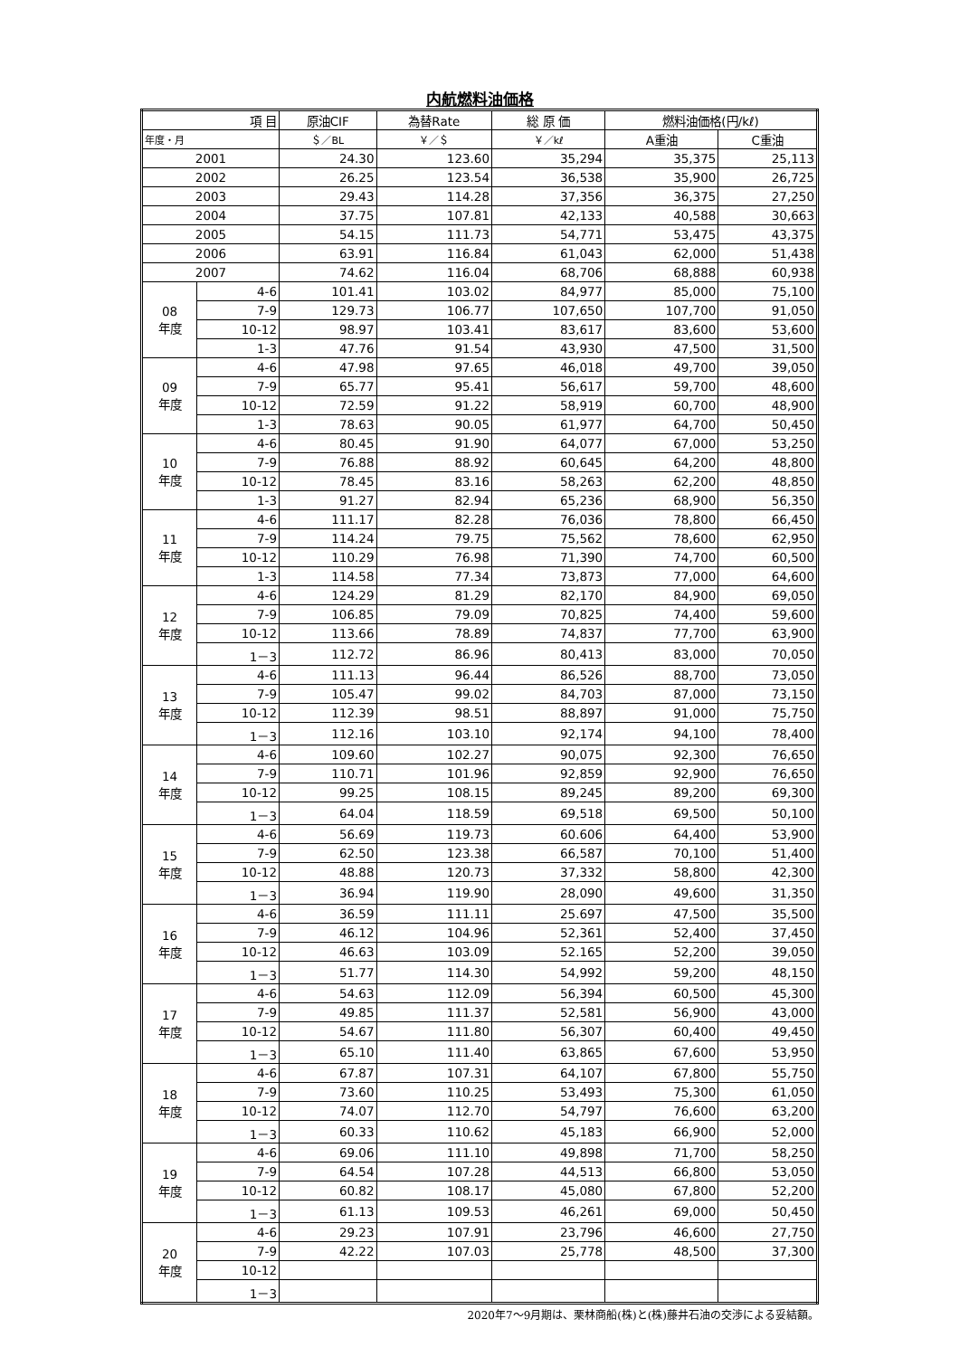内航燃料油価格
| 項 目 | | 原油CIF | 為替Rate | 総 原 価 | 燃料油価格(円/kℓ) | |
| --- | --- | --- | --- | --- | --- | --- |
| 年度・月 | | ＄／BL | ￥／＄ | ￥／kℓ | A重油 | C重油 |
| 2001 | | 24.30 | 123.60 | 35,294 | 35,375 | 25,113 |
| 2002 | | 26.25 | 123.54 | 36,538 | 35,900 | 26,725 |
| 2003 | | 29.43 | 114.28 | 37,356 | 36,375 | 27,250 |
| 2004 | | 37.75 | 107.81 | 42,133 | 40,588 | 30,663 |
| 2005 | | 54.15 | 111.73 | 54,771 | 53,475 | 43,375 |
| 2006 | | 63.91 | 116.84 | 61,043 | 62,000 | 51,438 |
| 2007 | | 74.62 | 116.04 | 68,706 | 68,888 | 60,938 |
| 08 年度 | 4-6 | 101.41 | 103.02 | 84,977 | 85,000 | 75,100 |
| | 7-9 | 129.73 | 106.77 | 107,650 | 107,700 | 91,050 |
| | 10-12 | 98.97 | 103.41 | 83,617 | 83,600 | 53,600 |
| | 1-3 | 47.76 | 91.54 | 43,930 | 47,500 | 31,500 |
| 09 年度 | 4-6 | 47.98 | 97.65 | 46,018 | 49,700 | 39,050 |
| | 7-9 | 65.77 | 95.41 | 56,617 | 59,700 | 48,600 |
| | 10-12 | 72.59 | 91.22 | 58,919 | 60,700 | 48,900 |
| | 1-3 | 78.63 | 90.05 | 61,977 | 64,700 | 50,450 |
| 10 年度 | 4-6 | 80.45 | 91.90 | 64,077 | 67,000 | 53,250 |
| | 7-9 | 76.88 | 88.92 | 60,645 | 64,200 | 48,800 |
| | 10-12 | 78.45 | 83.16 | 58,263 | 62,200 | 48,850 |
| | 1-3 | 91.27 | 82.94 | 65,236 | 68,900 | 56,350 |
| 11 年度 | 4-6 | 111.17 | 82.28 | 76,036 | 78,800 | 66,450 |
| | 7-9 | 114.24 | 79.75 | 75,562 | 78,600 | 62,950 |
| | 10-12 | 110.29 | 76.98 | 71,390 | 74,700 | 60,500 |
| | 1-3 | 114.58 | 77.34 | 73,873 | 77,000 | 64,600 |
| 12 年度 | 4-6 | 124.29 | 81.29 | 82,170 | 84,900 | 69,050 |
| | 7-9 | 106.85 | 79.09 | 70,825 | 74,400 | 59,600 |
| | 10-12 | 113.66 | 78.89 | 74,837 | 77,700 | 63,900 |
| | 1－3 | 112.72 | 86.96 | 80,413 | 83,000 | 70,050 |
| 13 年度 | 4-6 | 111.13 | 96.44 | 86,526 | 88,700 | 73,050 |
| | 7-9 | 105.47 | 99.02 | 84,703 | 87,000 | 73,150 |
| | 10-12 | 112.39 | 98.51 | 88,897 | 91,000 | 75,750 |
| | 1－3 | 112.16 | 103.10 | 92,174 | 94,100 | 78,400 |
| 14 年度 | 4-6 | 109.60 | 102.27 | 90,075 | 92,300 | 76,650 |
| | 7-9 | 110.71 | 101.96 | 92,859 | 92,900 | 76,650 |
| | 10-12 | 99.25 | 108.15 | 89,245 | 89,200 | 69,300 |
| | 1－3 | 64.04 | 118.59 | 69,518 | 69,500 | 50,100 |
| 15 年度 | 4-6 | 56.69 | 119.73 | 60.606 | 64,400 | 53,900 |
| | 7-9 | 62.50 | 123.38 | 66,587 | 70,100 | 51,400 |
| | 10-12 | 48.88 | 120.73 | 37,332 | 58,800 | 42,300 |
| | 1－3 | 36.94 | 119.90 | 28,090 | 49,600 | 31,350 |
| 16 年度 | 4-6 | 36.59 | 111.11 | 25.697 | 47,500 | 35,500 |
| | 7-9 | 46.12 | 104.96 | 52,361 | 52,400 | 37,450 |
| | 10-12 | 46.63 | 103.09 | 52.165 | 52,200 | 39,050 |
| | 1－3 | 51.77 | 114.30 | 54,992 | 59,200 | 48,150 |
| 17 年度 | 4-6 | 54.63 | 112.09 | 56,394 | 60,500 | 45,300 |
| | 7-9 | 49.85 | 111.37 | 52,581 | 56,900 | 43,000 |
| | 10-12 | 54.67 | 111.80 | 56,307 | 60,400 | 49,450 |
| | 1－3 | 65.10 | 111.40 | 63,865 | 67,600 | 53,950 |
| 18 年度 | 4-6 | 67.87 | 107.31 | 64,107 | 67,800 | 55,750 |
| | 7-9 | 73.60 | 110.25 | 53,493 | 75,300 | 61,050 |
| | 10-12 | 74.07 | 112.70 | 54,797 | 76,600 | 63,200 |
| | 1－3 | 60.33 | 110.62 | 45,183 | 66,900 | 52,000 |
| 19 年度 | 4-6 | 69.06 | 111.10 | 49,898 | 71,700 | 58,250 |
| | 7-9 | 64.54 | 107.28 | 44,513 | 66,800 | 53,050 |
| | 10-12 | 60.82 | 108.17 | 45,080 | 67,800 | 52,200 |
| | 1－3 | 61.13 | 109.53 | 46,261 | 69,000 | 50,450 |
| 20 年度 | 4-6 | 29.23 | 107.91 | 23,796 | 46,600 | 27,750 |
| | 7-9 | 42.22 | 107.03 | 25,778 | 48,500 | 37,300 |
| | 10-12 | | | | | |
| | 1－3 | | | | | |
2020年7～9月期は、栗林商船(株)と(株)藤井石油の交渉による妥結額。